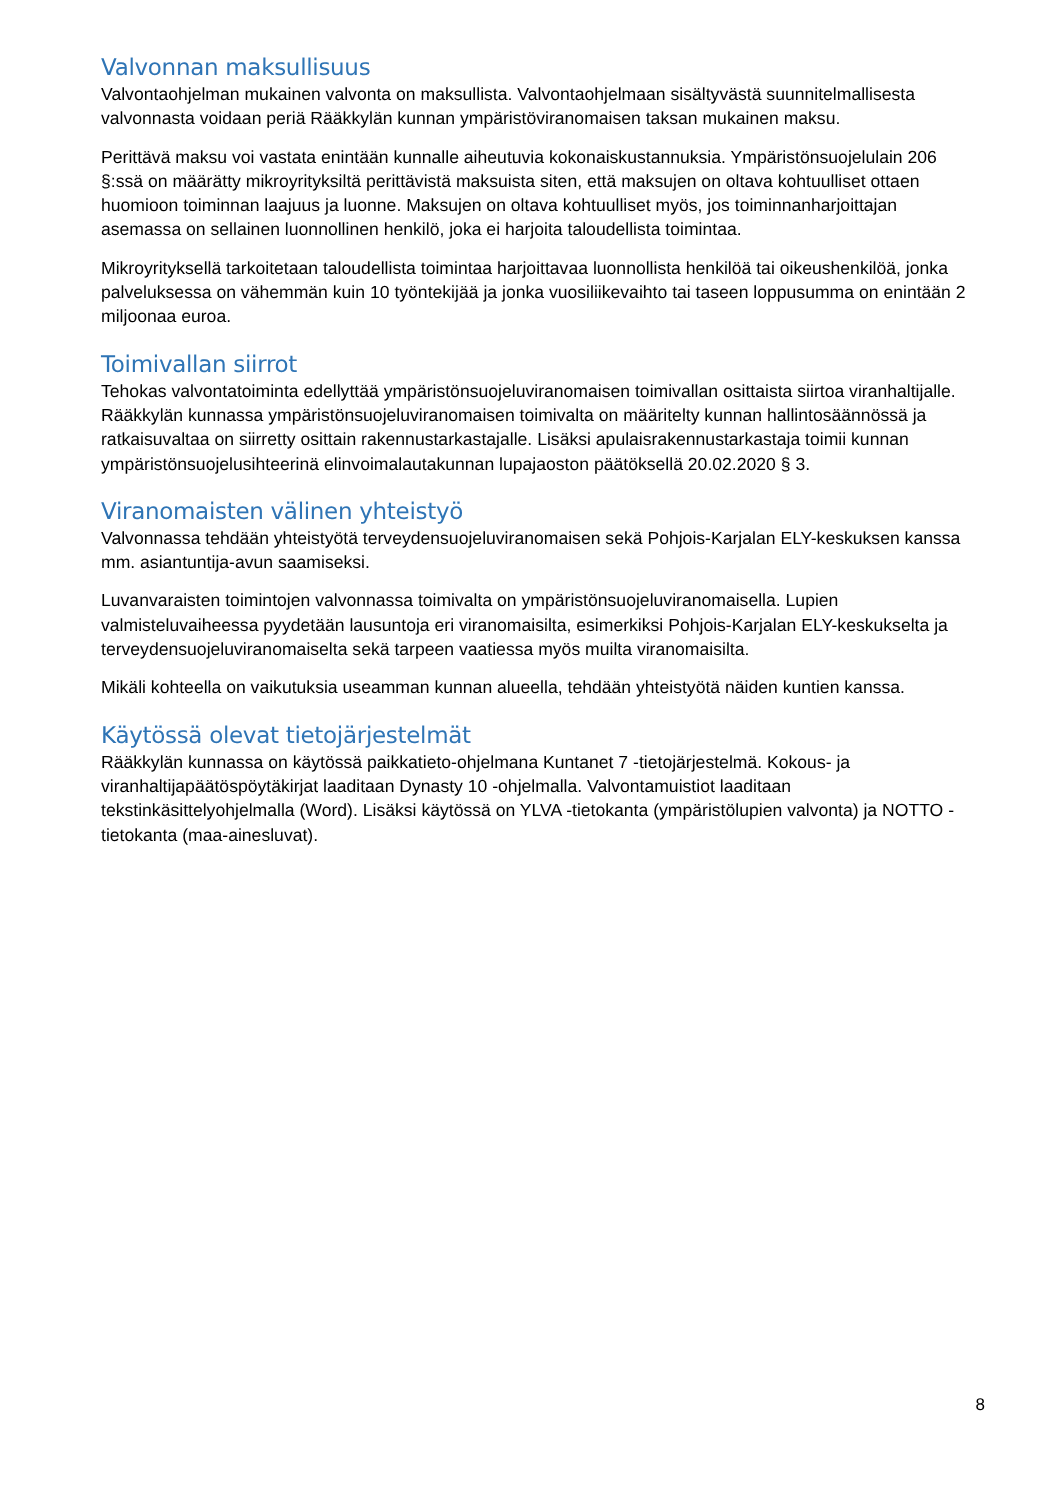Valvonnan maksullisuus
Valvontaohjelman mukainen valvonta on maksullista. Valvontaohjelmaan sisältyvästä suunnitelmallisesta valvonnasta voidaan periä Rääkkylän kunnan ympäristöviranomaisen taksan mukainen maksu.
Perittävä maksu voi vastata enintään kunnalle aiheutuvia kokonaiskustannuksia. Ympäristönsuojelulain 206 §:ssä on määrätty mikroyrityksiltä perittävistä maksuista siten, että maksujen on oltava kohtuulliset ottaen huomioon toiminnan laajuus ja luonne. Maksujen on oltava kohtuulliset myös, jos toiminnanharjoittajan asemassa on sellainen luonnollinen henkilö, joka ei harjoita taloudellista toimintaa.
Mikroyrityksellä tarkoitetaan taloudellista toimintaa harjoittavaa luonnollista henkilöä tai oikeushenkilöä, jonka palveluksessa on vähemmän kuin 10 työntekijää ja jonka vuosiliikevaihto tai taseen loppusumma on enintään 2 miljoonaa euroa.
Toimivallan siirrot
Tehokas valvontatoiminta edellyttää ympäristönsuojeluviranomaisen toimivallan osittaista siirtoa viranhaltijalle. Rääkkylän kunnassa ympäristönsuojeluviranomaisen toimivalta on määritelty kunnan hallintosäännössä ja ratkaisuvaltaa on siirretty osittain rakennustarkastajalle. Lisäksi apulaisrakennustarkastaja toimii kunnan ympäristönsuojelusihteerinä elinvoimalautakunnan lupajaoston päätöksellä 20.02.2020 § 3.
Viranomaisten välinen yhteistyö
Valvonnassa tehdään yhteistyötä terveydensuojeluviranomaisen sekä Pohjois-Karjalan ELY-keskuksen kanssa mm. asiantuntija-avun saamiseksi.
Luvanvaraisten toimintojen valvonnassa toimivalta on ympäristönsuojeluviranomaisella. Lupien valmisteluvaiheessa pyydetään lausuntoja eri viranomaisilta, esimerkiksi Pohjois-Karjalan ELY-keskukselta ja terveydensuojeluviranomaiselta sekä tarpeen vaatiessa myös muilta viranomaisilta.
Mikäli kohteella on vaikutuksia useamman kunnan alueella, tehdään yhteistyötä näiden kuntien kanssa.
Käytössä olevat tietojärjestelmät
Rääkkylän kunnassa on käytössä paikkatieto-ohjelmana Kuntanet 7 -tietojärjestelmä. Kokous- ja viranhaltijapäätöspöytäkirjat laaditaan Dynasty 10 -ohjelmalla. Valvontamuistiot laaditaan tekstinkäsittelyohjelmalla (Word). Lisäksi käytössä on YLVA -tietokanta (ympäristölupien valvonta) ja NOTTO -tietokanta (maa-ainesluvat).
8